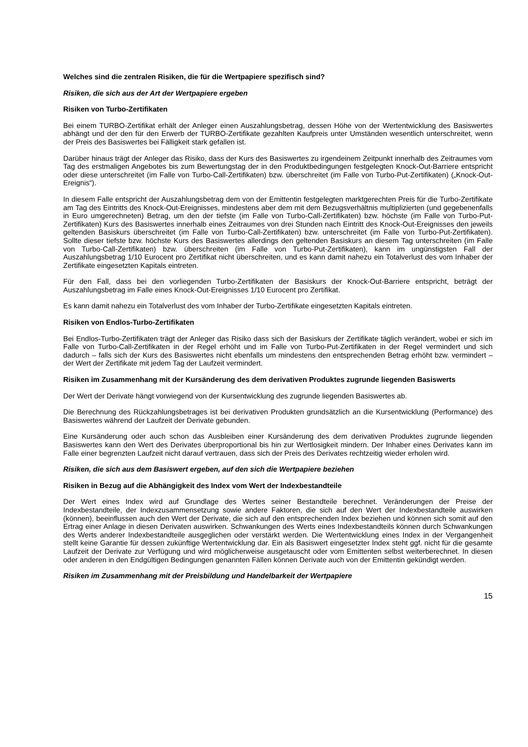Welches sind die zentralen Risiken, die für die Wertpapiere spezifisch sind?
Risiken, die sich aus der Art der Wertpapiere ergeben
Risiken von Turbo-Zertifikaten
Bei einem TURBO-Zertifikat erhält der Anleger einen Auszahlungsbetrag, dessen Höhe von der Wertentwicklung des Basiswertes abhängt und der den für den Erwerb der TURBO-Zertifikate gezahlten Kaufpreis unter Umständen wesentlich unterschreitet, wenn der Preis des Basiswertes bei Fälligkeit stark gefallen ist.
Darüber hinaus trägt der Anleger das Risiko, dass der Kurs des Basiswertes zu irgendeinem Zeitpunkt innerhalb des Zeitraumes vom Tag des erstmaligen Angebotes bis zum Bewertungstag der in den Produktbedingungen festgelegten Knock-Out-Barriere entspricht oder diese unterschreitet (im Falle von Turbo-Call-Zertifikaten) bzw. überschreitet (im Falle von Turbo-Put-Zertifikaten) („Knock-Out-Ereignis“).
In diesem Falle entspricht der Auszahlungsbetrag dem von der Emittentin festgelegten marktgerechten Preis für die Turbo-Zertifikate am Tag des Eintritts des Knock-Out-Ereignisses, mindestens aber dem mit dem Bezugsverhältnis multiplizierten (und gegebenenfalls in Euro umgerechneten) Betrag, um den der tiefste (im Falle von Turbo-Call-Zertifikaten) bzw. höchste (im Falle von Turbo-Put-Zertifikaten) Kurs des Basiswertes innerhalb eines Zeitraumes von drei Stunden nach Eintritt des Knock-Out-Ereignisses den jeweils geltenden Basiskurs überschreitet (im Falle von Turbo-Call-Zertifikaten) bzw. unterschreitet (im Falle von Turbo-Put-Zertifikaten). Sollte dieser tiefste bzw. höchste Kurs des Basiswertes allerdings den geltenden Basiskurs an diesem Tag unterschreiten (im Falle von Turbo-Call-Zertifikaten) bzw. überschreiten (im Falle von Turbo-Put-Zertifikaten), kann im ungünstigsten Fall der Auszahlungsbetrag 1/10 Eurocent pro Zertifikat nicht überschreiten, und es kann damit nahezu ein Totalverlust des vom Inhaber der Zertifikate eingesetzten Kapitals eintreten.
Für den Fall, dass bei den vorliegenden Turbo-Zertifikaten der Basiskurs der Knock-Out-Barriere entspricht, beträgt der Auszahlungsbetrag im Falle eines Knock-Out-Ereignisses 1/10 Eurocent pro Zertifikat.
Es kann damit nahezu ein Totalverlust des vom Inhaber der Turbo-Zertifikate eingesetzten Kapitals eintreten.
Risiken von Endlos-Turbo-Zertifikaten
Bei Endlos-Turbo-Zertifikaten trägt der Anleger das Risiko dass sich der Basiskurs der Zertifikate täglich verändert, wobei er sich im Falle von Turbo-Call-Zertifikaten in der Regel erhöht und im Falle von Turbo-Put-Zertifikaten in der Regel vermindert und sich dadurch – falls sich der Kurs des Basiswertes nicht ebenfalls um mindestens den entsprechenden Betrag erhöht bzw. vermindert – der Wert der Zertifikate mit jedem Tag der Laufzeit vermindert.
Risiken im Zusammenhang mit der Kursänderung des dem derivativen Produktes zugrunde liegenden Basiswerts
Der Wert der Derivate hängt vorwiegend von der Kursentwicklung des zugrunde liegenden Basiswertes ab.
Die Berechnung des Rückzahlungsbetrages ist bei derivativen Produkten grundsätzlich an die Kursentwicklung (Performance) des Basiswertes während der Laufzeit der Derivate gebunden.
Eine Kursänderung oder auch schon das Ausbleiben einer Kursänderung des dem derivativen Produktes zugrunde liegenden Basiswertes kann den Wert des Derivates überproportional bis hin zur Wertlosigkeit mindern. Der Inhaber eines Derivates kann im Falle einer begrenzten Laufzeit nicht darauf vertrauen, dass sich der Preis des Derivates rechtzeitig wieder erholen wird.
Risiken, die sich aus dem Basiswert ergeben, auf den sich die Wertpapiere beziehen
Risiken in Bezug auf die Abhängigkeit des Index vom Wert der Indexbestandteile
Der Wert eines Index wird auf Grundlage des Wertes seiner Bestandteile berechnet. Veränderungen der Preise der Indexbestandteile, der Indexzusammensetzung sowie andere Faktoren, die sich auf den Wert der Indexbestandteile auswirken (können), beeinflussen auch den Wert der Derivate, die sich auf den entsprechenden Index beziehen und können sich somit auf den Ertrag einer Anlage in diesen Derivaten auswirken. Schwankungen des Werts eines Indexbestandteils können durch Schwankungen des Werts anderer Indexbestandteile ausgeglichen oder verstärkt werden. Die Wertentwicklung eines Index in der Vergangenheit stellt keine Garantie für dessen zukünftige Wertentwicklung dar. Ein als Basiswert eingesetzter Index steht ggf. nicht für die gesamte Laufzeit der Derivate zur Verfügung und wird möglicherweise ausgetauscht oder vom Emittenten selbst weiterberechnet. In diesen oder anderen in den Endgültigen Bedingungen genannten Fällen können Derivate auch von der Emittentin gekündigt werden.
Risiken im Zusammenhang mit der Preisbildung und Handelbarkeit der Wertpapiere
15